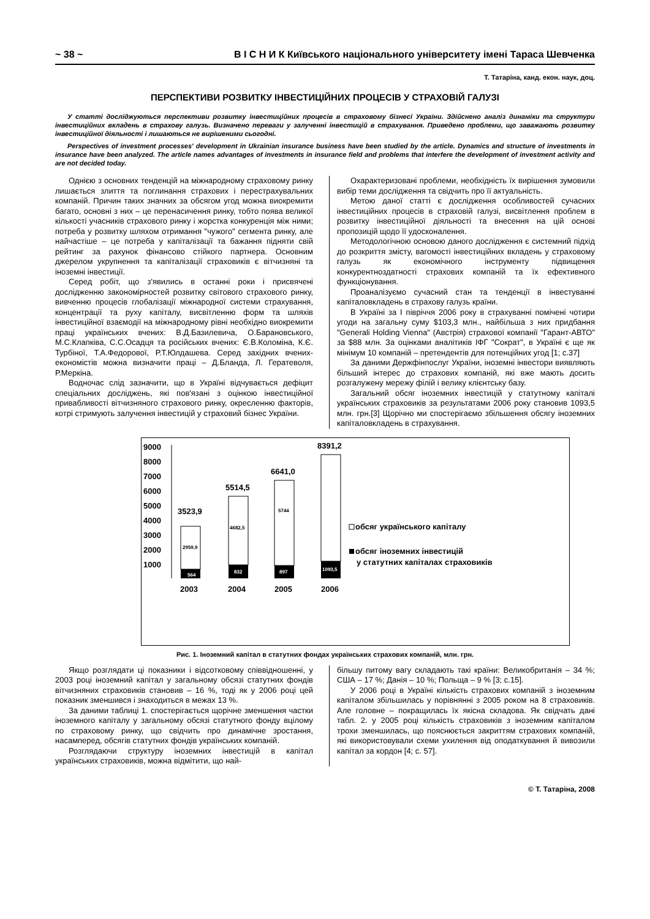~ 38 ~ В І С Н И К Київського національного університету імені Тараса Шевченка
Т. Татаріна, канд. екон. наук, доц.
ПЕРСПЕКТИВИ РОЗВИТКУ ІНВЕСТИЦІЙНИХ ПРОЦЕСІВ У СТРАХОВІЙ ГАЛУЗІ
У статті досліджуються перспективи розвитку інвестиційних процесів в страховому бізнесі України. Здійснено аналіз динаміки та структури інвестиційних вкладень в страхову галузь. Визначено переваги у залученні інвестицій в страхування. Приведено проблеми, що заважають розвитку інвестиційної діяльності і лишаються не вирішеними сьогодні.
Perspectives of investment processes' development in Ukrainian insurance business have been studied by the article. Dynamics and structure of investments in insurance have been analyzed. The article names advantages of investments in insurance field and problems that interfere the development of investment activity and are not decided today.
Однією з основних тенденцій на міжнародному страховому ринку лишається злиття та поглинання страхових і перестрахувальних компаній. Причин таких значних за обсягом угод можна виокремити багато, основні з них – це перенасичення ринку, тобто поява великої кількості учасників страхового ринку і жорстка конкуренція між ними; потреба у розвитку шляхом отримання "чужого" сегмента ринку, але найчастіше – це потреба у капіталізації та бажання підняти свій рейтинг за рахунок фінансово стійкого партнера. Основним джерелом укрупнення та капіталізації страховиків є вітчизняні та іноземні інвестиції.
Серед робіт, що з'явились в останні роки і присвячені дослідженню закономірностей розвитку світового страхового ринку, вивченню процесів глобалізації міжнародної системи страхування, концентрації та руху капіталу, висвітленню форм та шляхів інвестиційної взаємодії на міжнародному рівні необхідно виокремити праці українських вчених: В.Д.Базилевича, О.Барановського, М.С.Клапківа, С.С.Осадця та російських вчених: Є.В.Коломіна, К.Є. Турбіної, Т.А.Федорової, Р.Т.Юлдашева. Серед західних вчених-економістів можна визначити праці – Д.Бланда, Л. Гератеволя, Р.Меркіна.
Водночас слід зазначити, що в Україні відчувається дефіцит спеціальних досліджень, які пов'язані з оцінкою інвестиційної привабливості вітчизняного страхового ринку, окресленню факторів, котрі стримують залучення інвестицій у страховий бізнес України.
Охарактеризовані проблеми, необхідність їх вирішення зумовили вибір теми дослідження та свідчить про її актуальність.
Метою даної статті є дослідження особливостей сучасних інвестиційних процесів в страховій галузі, висвітлення проблем в розвитку інвестиційної діяльності та внесення на цій основі пропозицій щодо її удосконалення.
Методологічною основою даного дослідження є системний підхід до розкриття змісту, вагомості інвестиційних вкладень у страховому галузь як економічного інструменту підвищення конкурентноздатності страхових компаній та їх ефективного функціонування.
Проаналізуємо сучасний стан та тенденції в інвестуванні капіталовкладень в страхову галузь країни.
В Україні за І півріччя 2006 року в страхуванні помічені чотири угоди на загальну суму $103,3 млн., найбільша з них придбання "Generali Holding Vienna" (Австрія) страхової компанії "Гарант-АВТО" за $88 млн. За оцінками аналітиків ІФГ "Сократ", в Україні є ще як мінімум 10 компаній – претендентів для потенційних угод [1; с.37]
За даними Держфінпослуг України, іноземні інвестори виявляють більший інтерес до страхових компаній, які вже мають досить розгалужену мережу філій і велику клієнтську базу.
Загальний обсяг іноземних інвестицій у статутному капіталі українських страховиків за результатами 2006 року становив 1093,5 млн. грн.[3] Щорічно ми спостерігаємо збільшення обсягу іноземних капіталовкладень в страхування.
9000
8000
7000
6000
5000
4000
3000
2000
1000
3523,9
5514,5
6641,0
8391,2
2959,9
4682,5
5744
564
832
897
1093,5
2003
2004
2005
2006
обсяг українського капіталу
обсяг іноземних інвестицій
у статутних капіталах страховиків
Рис. 1. Іноземний капітал в статутних фондах українських страхових компаній, млн. грн.
Якщо розглядати ці показники і відсотковому співвідношенні, у 2003 році іноземний капітал у загальному обсязі статутних фондів вітчизняних страховиків становив – 16 %, тоді як у 2006 році цей показник зменшився і знаходиться в межах 13 %.
За даними таблиці 1. спостерігається щорічне зменшення частки іноземного капіталу у загальному обсязі статутного фонду вцілому по страховому ринку, що свідчить про динамічне зростання, насамперед, обсягів статутних фондів українських компаній.
Розглядаючи структуру іноземних інвестицій в капітал українських страховиків, можна відмітити, що най-
більшу питому вагу складають такі країни: Великобританія – 34 %; США – 17 %; Данія – 10 %; Польща – 9 % [3; с.15].
У 2006 році в Україні кількість страхових компаній з іноземним капіталом збільшилась у порівнянні з 2005 роком на 8 страховиків. Але головне – покращилась їх якісна складова. Як свідчать дані табл. 2. у 2005 році кількість страховиків з іноземним капіталом трохи зменшилась, що пояснюється закриттям страхових компаній, які використовували схеми ухилення від оподаткування й вивозили капітал за кордон [4; с. 57].
© Т. Татаріна, 2008